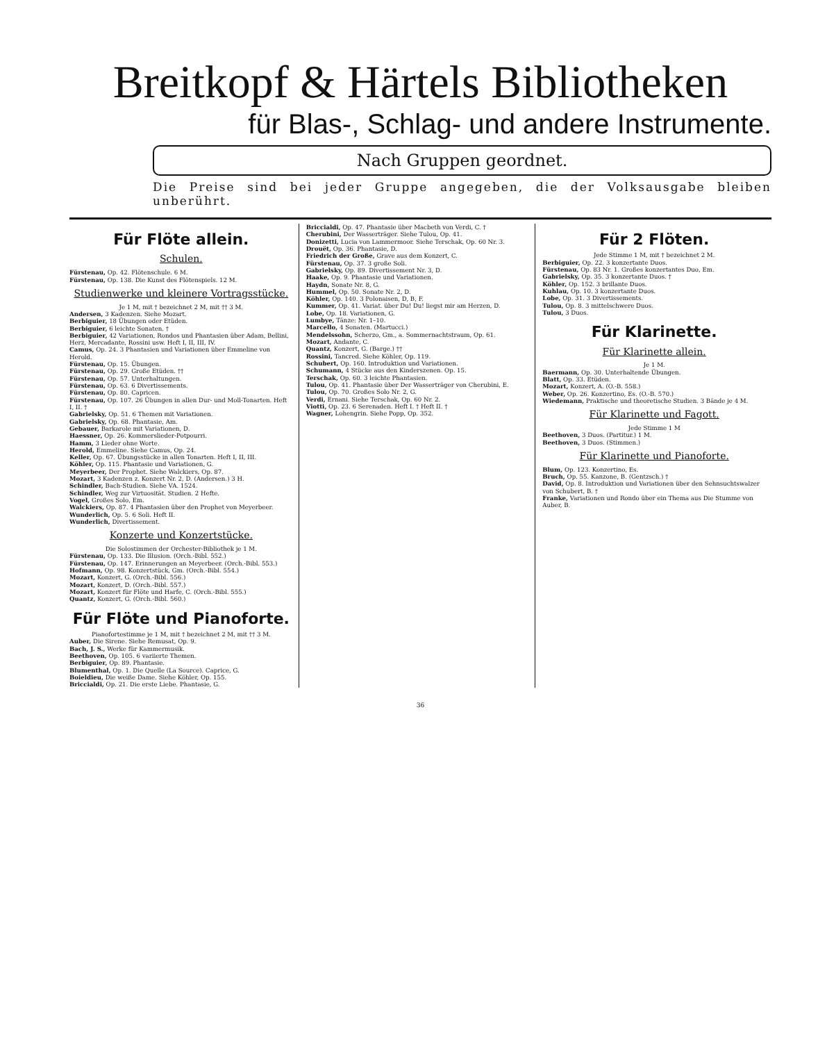Breitkopf & Härtels Bibliotheken
für Blas-, Schlag- und andere Instrumente.
Nach Gruppen geordnet.
Die Preise sind bei jeder Gruppe angegeben, die der Volksausgabe bleiben unberührt.
Für Flöte allein.
Schulen.
Fürstenau, Op. 42. Flötenschule. 6 M.
Fürstenau, Op. 138. Die Kunst des Flötenspiels. 12 M.
Studienwerke und kleinere Vortragsstücke.
Je 1 M, mit † bezeichnet 2 M, mit †† 3 M.
Andersen, 3 Kadenzen. Siehe Mozart.
Berbiguier, 18 Übungen oder Etüden.
Berbiguier, 6 leichte Sonaten. †
Berbiguier, 42 Variationen, Rondos und Phantasien über Adam, Bellini, Herz, Mercadante, Rossini usw. Heft I, II, III, IV.
Camus, Op. 24. 3 Phantasien und Variationen über Emmeline von Herold.
Fürstenau, Op. 15. Übungen.
Fürstenau, Op. 29. Große Etüden. ††
Fürstenau, Op. 57. Unterhaltungen.
Fürstenau, Op. 63. 6 Divertissements.
Fürstenau, Op. 80. Capricen.
Fürstenau, Op. 107. 26 Übungen in allen Dur- und Moll-Tonarten. Heft I, II. †
Gabrielsky, Op. 51. 6 Themen mit Variationen.
Gabrielsky, Op. 68. Phantasie, Am.
Gebauer, Barkarole mit Variationen, D.
Haessner, Op. 26. Kommerslieder-Potpourri.
Hamm, 3 Lieder ohne Worte.
Herold, Emmeline. Siehe Camus, Op. 24.
Keller, Op. 67. Übungsstücke in allen Tonarten. Heft I, II, III.
Köhler, Op. 115. Phantasie und Variationen, G.
Meyerbeer, Der Prophet. Siehe Walckiers, Op. 87.
Mozart, 3 Kadenzen z. Konzert Nr. 2, D. (Andersen.) 3 H.
Schindler, Bach-Studien. Siehe VA. 1524.
Schindler, Weg zur Virtuosität. Studien. 2 Hefte.
Vogel, Großes Solo, Em.
Walckiers, Op. 87. 4 Phantasien über den Prophet von Meyerbeer.
Wunderlich, Op. 5. 6 Soli. Heft II.
Wunderlich, Divertissement.
Konzerte und Konzertstücke.
Die Solostimmen der Orchester-Bibliothek je 1 M.
Fürstenau, Op. 133. Die Illusion. (Orch.-Bibl. 552.)
Fürstenau, Op. 147. Erinnerungen an Meyerbeer. (Orch.-Bibl. 553.)
Hofmann, Op. 98. Konzertstück, Gm. (Orch.-Bibl. 554.)
Mozart, Konzert, G. (Orch.-Bibl. 556.)
Mozart, Konzert, D. (Orch.-Bibl. 557.)
Mozart, Konzert für Flöte und Harfe, C. (Orch.-Bibl. 555.)
Quantz, Konzert, G. (Orch.-Bibl. 560.)
Für Flöte und Pianoforte.
Pianofortestimme je 1 M, mit † bezeichnet 2 M, mit †† 3 M.
Auber, Die Sirene. Siehe Remusat, Op. 9.
Bach, J. S., Werke für Kammermusik.
Beethoven, Op. 105. 6 variierte Themen.
Berbiguier, Op. 89. Phantasie.
Blumenthal, Op. 1. Die Quelle (La Source). Caprice, G.
Boieldieu, Die weiße Dame. Siehe Köhler, Op. 155.
Briccialdi, Op. 21. Die erste Liebe. Phantasie, G.
Briccialdi, Op. 47. Phantasie über Macbeth von Verdi, C. †
Cherubini, Der Wasserträger. Siehe Tulou, Op. 41.
Donizetti, Lucia von Lammermoor. Siehe Terschak, Op. 60 Nr. 3.
Drouët, Op. 36. Phantasie, D.
Friedrich der Große, Grave aus dem Konzert, C.
Fürstenau, Op. 37. 3 große Soli.
Gabrielsky, Op. 89. Divertissement Nr. 3, D.
Haake, Op. 9. Phantasie und Variationen.
Haydn, Sonate Nr. 8, G.
Hummel, Op. 50. Sonate Nr. 2, D.
Köhler, Op. 140. 3 Polonaisen, D, B, F.
Kummer, Op. 41. Variat. über Du! Du! liegst mir am Herzen, D.
Lobe, Op. 18. Variationen, G.
Lumbye, Tänze: Nr. 1–10.
Marcello, 4 Sonaten. (Martucci.)
Mendelssohn, Scherzo, Gm., a. Sommernachtstraum, Op. 61.
Mozart, Andante, C.
Quantz, Konzert, G. (Barge.) ††
Rossini, Tancred. Siehe Köhler, Op. 119.
Schubert, Op. 160. Introduktion und Variationen.
Schumann, 4 Stücke aus den Kinderszenen. Op. 15.
Terschak, Op. 60. 3 leichte Phantasien.
Tulou, Op. 41. Phantasie über Der Wasserträger von Cherubini, E.
Tulou, Op. 70. Großes Solo Nr. 2, G.
Verdi, Ernani. Siehe Terschak, Op. 60 Nr. 2.
Viotti, Op. 23. 6 Serenaden. Heft I. † Heft II. †
Wagner, Lohengrin. Siehe Popp, Op. 352.
Für 2 Flöten.
Jede Stimme 1 M, mit † bezeichnet 2 M.
Berbiguier, Op. 22. 3 konzertante Duos.
Fürstenau, Op. 83 Nr. 1. Großes konzertantes Duo, Em.
Gabrielsky, Op. 35. 3 konzertante Duos. †
Köhler, Op. 152. 3 brillante Duos.
Kuhlau, Op. 10. 3 konzertante Duos.
Lobe, Op. 31. 3 Divertissements.
Tulou, Op. 8. 3 mittelschwere Duos.
Tulou, 3 Duos.
Für Klarinette.
Für Klarinette allein.
Je 1 M.
Baermann, Op. 30. Unterhaltende Übungen.
Blatt, Op. 33. Etüden.
Mozart, Konzert, A. (O.-B. 558.)
Weber, Op. 26. Konzertino, Es. (O.-B. 570.)
Wiedemann, Praktische und theoretische Studien. 3 Bände je 4 M.
Für Klarinette und Fagott.
Jede Stimme 1 M
Beethoven, 3 Duos. (Partitur.) 1 M.
Beethoven, 3 Duos. (Stimmen.)
Für Klarinette und Pianoforte.
Blum, Op. 123. Konzertino, Es.
Bruch, Op. 55. Kanzone, B. (Gentzsch.) †
David, Op. 8. Introduktion und Variationen über den Sehnsuchtswalzer von Schubert, B. †
Franke, Variationen und Rondo über ein Thema aus Die Stumme von Auber, B.
36